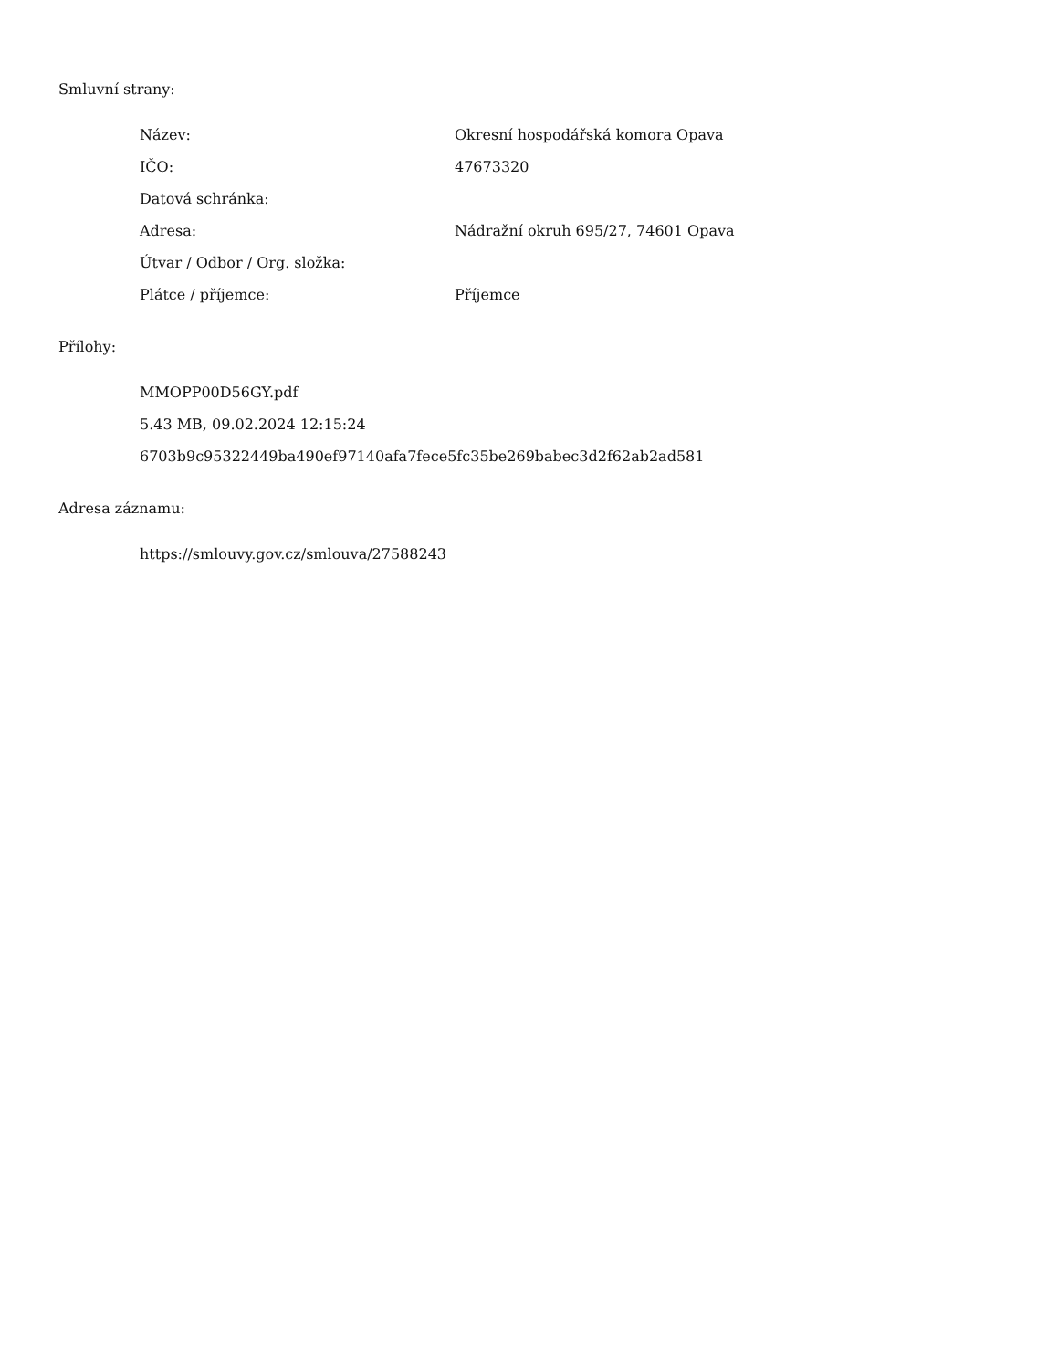Smluvní strany:
| Název: | Okresní hospodářská komora Opava |
| IČO: | 47673320 |
| Datová schránka: | |
| Adresa: | Nádražní okruh 695/27, 74601 Opava |
| Útvar / Odbor / Org. složka: | |
| Plátce / příjemce: | Příjemce |
Přílohy:
MMOPP00D56GY.pdf
5.43 MB, 09.02.2024 12:15:24
6703b9c95322449ba490ef97140afa7fece5fc35be269babec3d2f62ab2ad581
Adresa záznamu:
https://smlouvy.gov.cz/smlouva/27588243